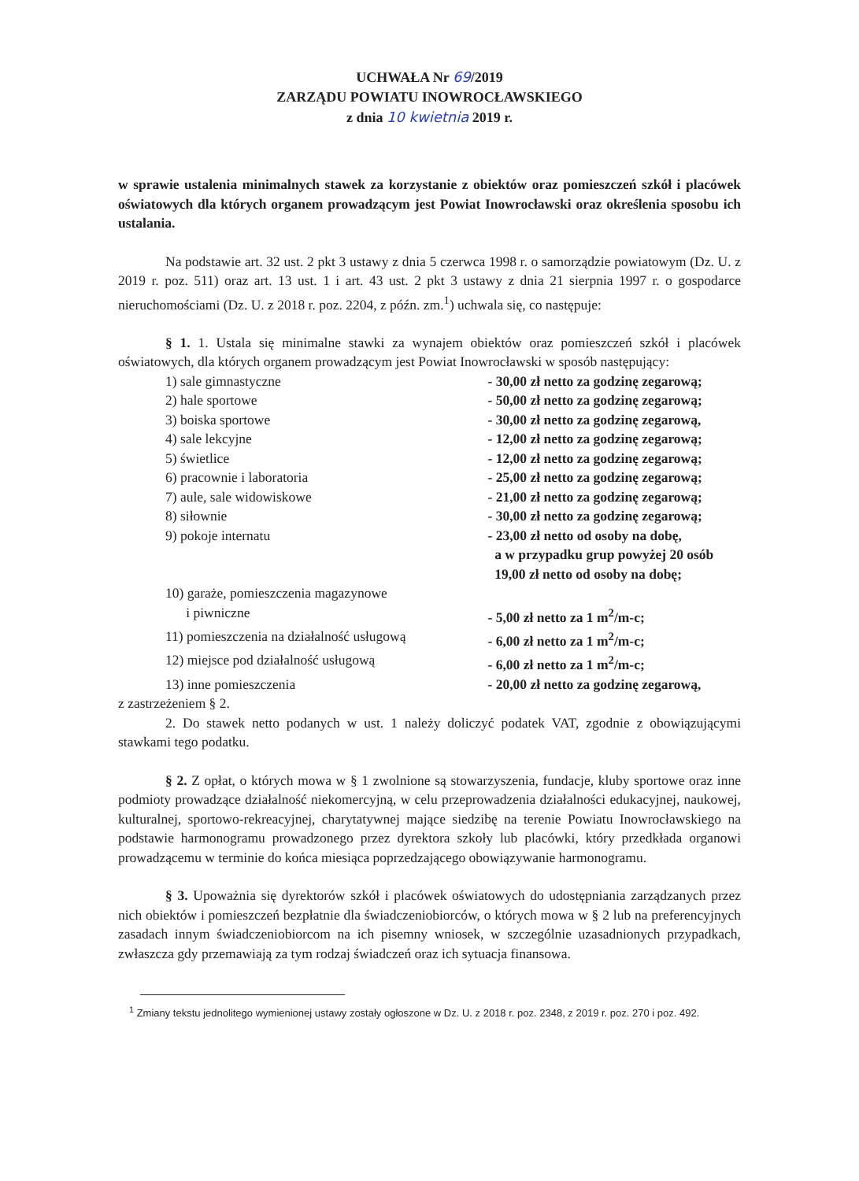UCHWAŁA Nr 69/2019
ZARZĄDU POWIATU INOWROCŁAWSKIEGO
z dnia 10 kwietnia 2019 r.
w sprawie ustalenia minimalnych stawek za korzystanie z obiektów oraz pomieszczeń szkół i placówek oświatowych dla których organem prowadzącym jest Powiat Inowrocławski oraz określenia sposobu ich ustalania.
Na podstawie art. 32 ust. 2 pkt 3 ustawy z dnia 5 czerwca 1998 r. o samorządzie powiatowym (Dz. U. z 2019 r. poz. 511) oraz art. 13 ust. 1 i art. 43 ust. 2 pkt 3 ustawy z dnia 21 sierpnia 1997 r. o gospodarce nieruchomościami (Dz. U. z 2018 r. poz. 2204, z późn. zm.<sup>1</sup>) uchwala się, co następuje:
§ 1. 1. Ustala się minimalne stawki za wynajem obiektów oraz pomieszczeń szkół i placówek oświatowych, dla których organem prowadzącym jest Powiat Inowrocławski w sposób następujący:
| 1) sale gimnastyczne | - 30,00 zł netto za godzinę zegarową; |
| 2) hale sportowe | - 50,00 zł netto za godzinę zegarową; |
| 3) boiska sportowe | - 30,00 zł netto za godzinę zegarową, |
| 4) sale lekcyjne | - 12,00 zł netto za godzinę zegarową; |
| 5) świetlice | - 12,00 zł netto za godzinę zegarową; |
| 6) pracownie i laboratoria | - 25,00 zł netto za godzinę zegarową; |
| 7) aule, sale widowiskowe | - 21,00 zł netto za godzinę zegarową; |
| 8) siłownie | - 30,00 zł netto za godzinę zegarową; |
| 9) pokoje internatu | - 23,00 zł netto od osoby na dobę, a w przypadku grup powyżej 20 osób 19,00 zł netto od osoby na dobę; |
| 10) garaże, pomieszczenia magazynowe i piwniczne | - 5,00 zł netto za 1 m<sup>2</sup>/m-c; |
| 11) pomieszczenia na działalność usługową | - 6,00 zł netto za 1 m<sup>2</sup>/m-c; |
| 12) miejsce pod działalność usługową | - 6,00 zł netto za 1 m<sup>2</sup>/m-c; |
| 13) inne pomieszczenia | - 20,00 zł netto za godzinę zegarową, |
z zastrzeżeniem § 2.
2. Do stawek netto podanych w ust. 1 należy doliczyć podatek VAT, zgodnie z obowiązującymi stawkami tego podatku.
§ 2. Z opłat, o których mowa w § 1 zwolnione są stowarzyszenia, fundacje, kluby sportowe oraz inne podmioty prowadzące działalność niekomercyjną, w celu przeprowadzenia działalności edukacyjnej, naukowej, kulturalnej, sportowo-rekreacyjnej, charytatywnej mające siedzibę na terenie Powiatu Inowrocławskiego na podstawie harmonogramu prowadzonego przez dyrektora szkoły lub placówki, który przedkłada organowi prowadzącemu w terminie do końca miesiąca poprzedzającego obowiązywanie harmonogramu.
§ 3. Upoważnia się dyrektorów szkół i placówek oświatowych do udostępniania zarządzanych przez nich obiektów i pomieszczeń bezpłatnie dla świadczeniobiorców, o których mowa w § 2 lub na preferencyjnych zasadach innym świadczeniobiorcom na ich pisemny wniosek, w szczególnie uzasadnionych przypadkach, zwłaszcza gdy przemawiają za tym rodzaj świadczeń oraz ich sytuacja finansowa.
<sup>1</sup> Zmiany tekstu jednolitego wymienionej ustawy zostały ogłoszone w Dz. U. z 2018 r. poz. 2348, z 2019 r. poz. 270 i poz. 492.